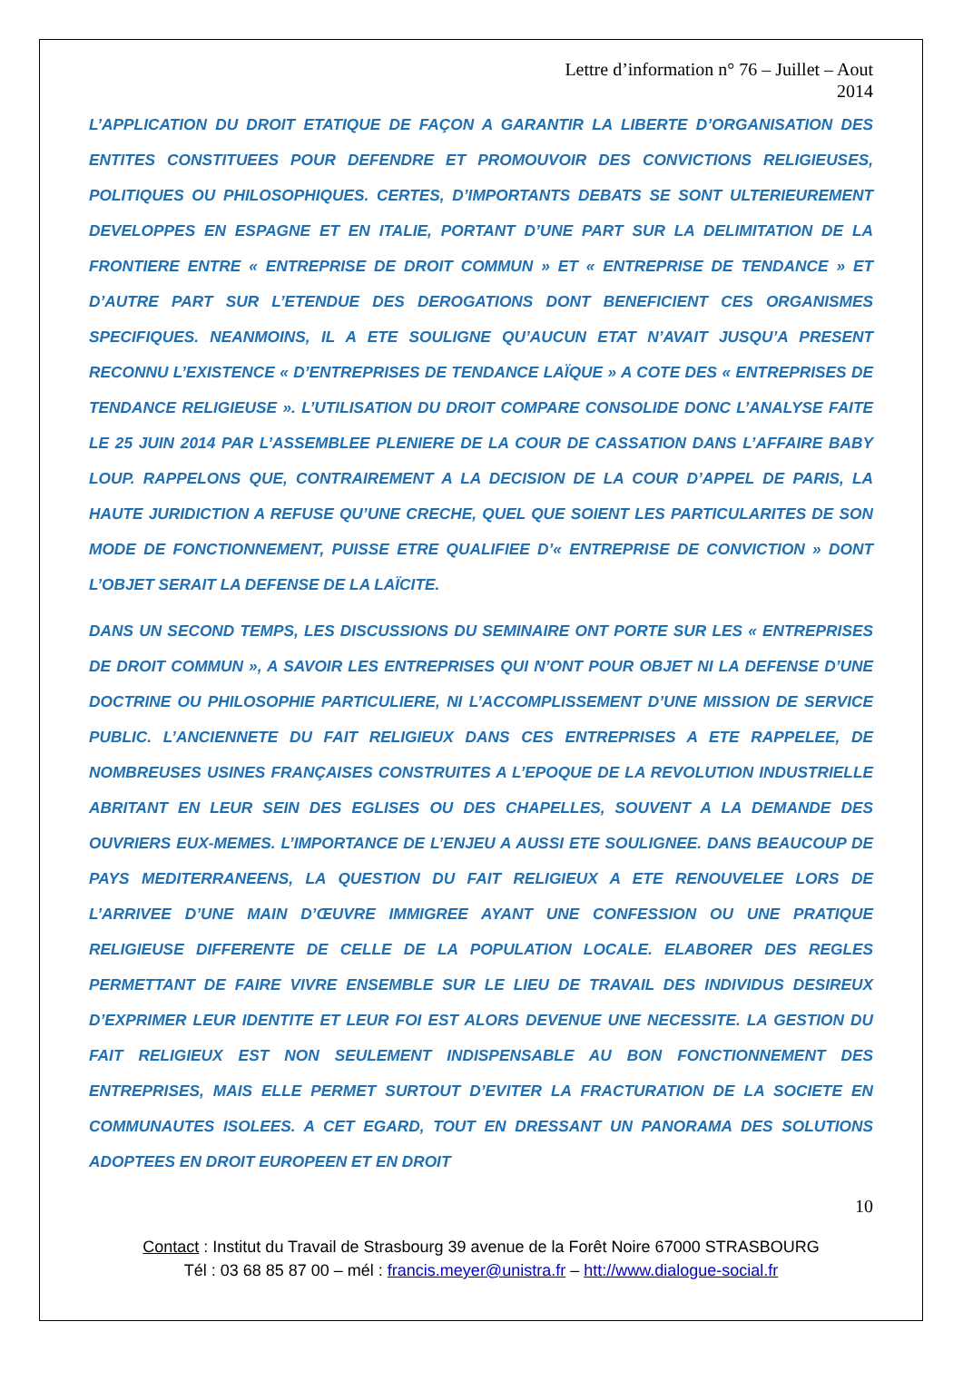Lettre d’information n° 76 – Juillet – Aout
2014
L’APPLICATION DU DROIT ETATIQUE DE FAÇON A GARANTIR LA LIBERTE D’ORGANISATION DES ENTITES CONSTITUEES POUR DEFENDRE ET PROMOUVOIR DES CONVICTIONS RELIGIEUSES, POLITIQUES OU PHILOSOPHIQUES. CERTES, D’IMPORTANTS DEBATS SE SONT ULTERIEUREMENT DEVELOPPES EN ESPAGNE ET EN ITALIE, PORTANT D’UNE PART SUR LA DELIMITATION DE LA FRONTIERE ENTRE « ENTREPRISE DE DROIT COMMUN » ET « ENTREPRISE DE TENDANCE » ET D’AUTRE PART SUR L’ETENDUE DES DEROGATIONS DONT BENEFICIENT CES ORGANISMES SPECIFIQUES. NEANMOINS, IL A ETE SOULIGNE QU’AUCUN ETAT N’AVAIT JUSQU’A PRESENT RECONNU L’EXISTENCE « D’ENTREPRISES DE TENDANCE LAÏQUE » A COTE DES « ENTREPRISES DE TENDANCE RELIGIEUSE ». L’UTILISATION DU DROIT COMPARE CONSOLIDE DONC L’ANALYSE FAITE LE 25 JUIN 2014 PAR L’ASSEMBLEE PLENIERE DE LA COUR DE CASSATION DANS L’AFFAIRE BABY LOUP. RAPPELONS QUE, CONTRAIREMENT A LA DECISION DE LA COUR D’APPEL DE PARIS, LA HAUTE JURIDICTION A REFUSE QU’UNE CRECHE, QUEL QUE SOIENT LES PARTICULARITES DE SON MODE DE FONCTIONNEMENT, PUISSE ETRE QUALIFIEE D’« ENTREPRISE DE CONVICTION » DONT L’OBJET SERAIT LA DEFENSE DE LA LAÏCITE.
DANS UN SECOND TEMPS, LES DISCUSSIONS DU SEMINAIRE ONT PORTE SUR LES « ENTREPRISES DE DROIT COMMUN », A SAVOIR LES ENTREPRISES QUI N’ONT POUR OBJET NI LA DEFENSE D’UNE DOCTRINE OU PHILOSOPHIE PARTICULIERE, NI L’ACCOMPLISSEMENT D’UNE MISSION DE SERVICE PUBLIC. L’ANCIENNETE DU FAIT RELIGIEUX DANS CES ENTREPRISES A ETE RAPPELEE, DE NOMBREUSES USINES FRANÇAISES CONSTRUITES A L’EPOQUE DE LA REVOLUTION INDUSTRIELLE ABRITANT EN LEUR SEIN DES EGLISES OU DES CHAPELLES, SOUVENT A LA DEMANDE DES OUVRIERS EUX-MEMES. L’IMPORTANCE DE L’ENJEU A AUSSI ETE SOULIGNEE. DANS BEAUCOUP DE PAYS MEDITERRANEENS, LA QUESTION DU FAIT RELIGIEUX A ETE RENOUVELEE LORS DE L’ARRIVEE D’UNE MAIN D’ŒUVRE IMMIGREE AYANT UNE CONFESSION OU UNE PRATIQUE RELIGIEUSE DIFFERENTE DE CELLE DE LA POPULATION LOCALE. ELABORER DES REGLES PERMETTANT DE FAIRE VIVRE ENSEMBLE SUR LE LIEU DE TRAVAIL DES INDIVIDUS DESIREUX D’EXPRIMER LEUR IDENTITE ET LEUR FOI EST ALORS DEVENUE UNE NECESSITE. LA GESTION DU FAIT RELIGIEUX EST NON SEULEMENT INDISPENSABLE AU BON FONCTIONNEMENT DES ENTREPRISES, MAIS ELLE PERMET SURTOUT D’EVITER LA FRACTURATION DE LA SOCIETE EN COMMUNAUTES ISOLEES. A CET EGARD, TOUT EN DRESSANT UN PANORAMA DES SOLUTIONS ADOPTEES EN DROIT EUROPEEN ET EN DROIT
10
Contact : Institut du Travail de Strasbourg 39 avenue de la Forêt Noire 67000 STRASBOURG
Tél : 03 68 85 87 00 – mél : francis.meyer@unistra.fr – htt://www.dialogue-social.fr